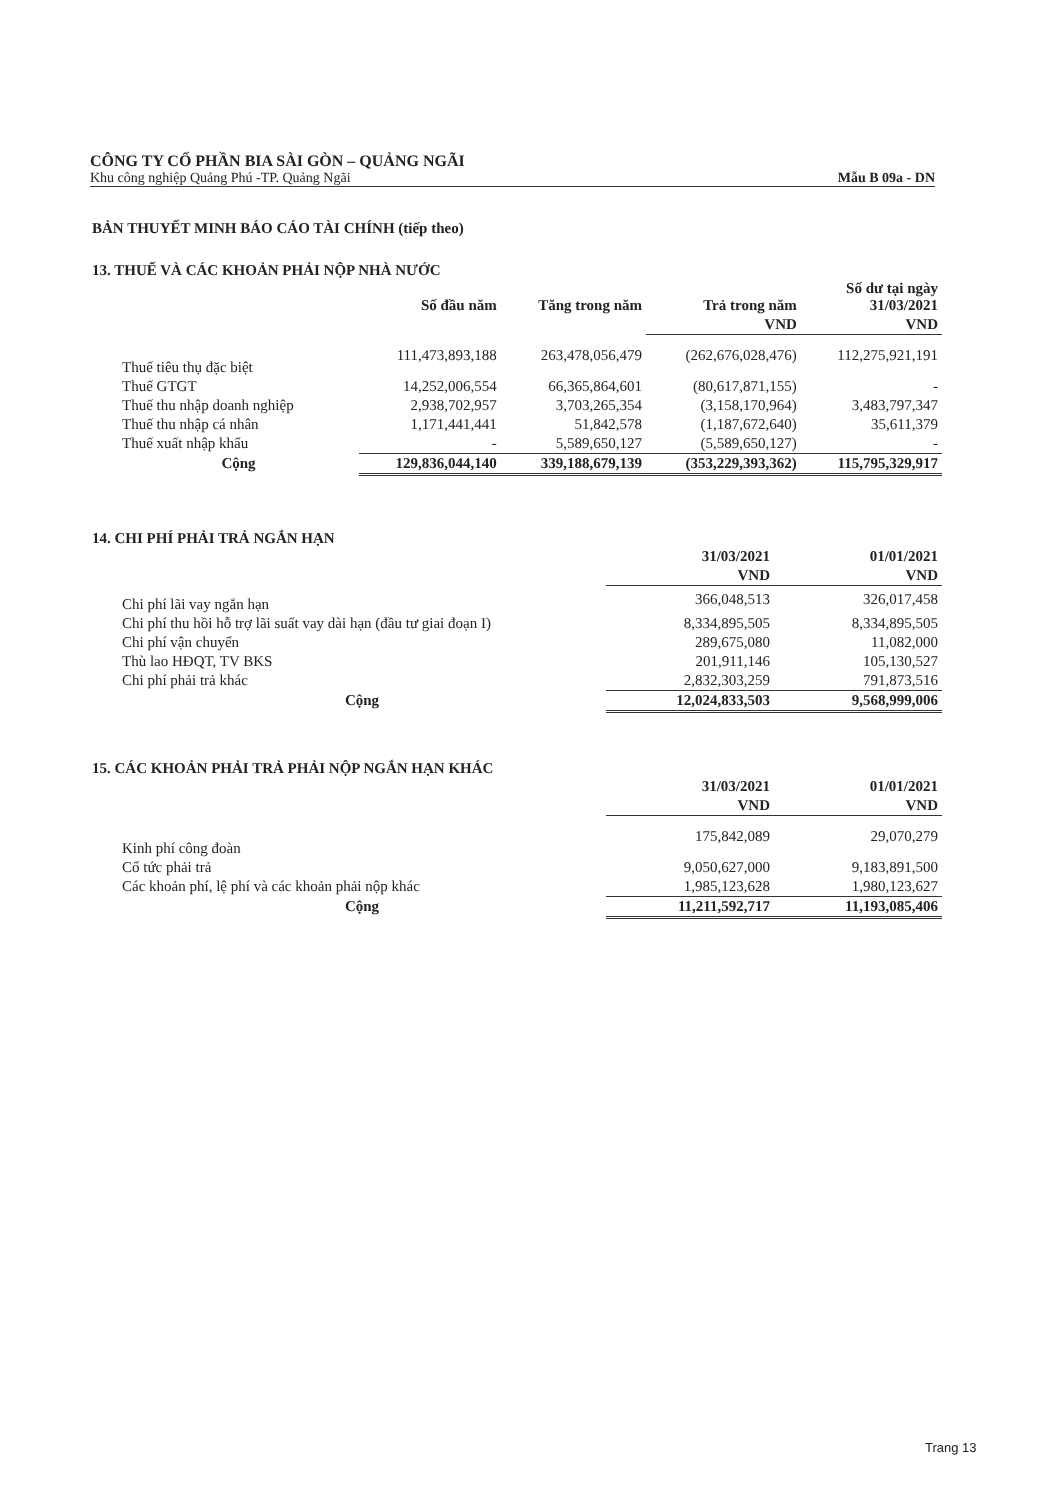CÔNG TY CỔ PHẦN BIA SÀI GÒN – QUẢNG NGÃI
Khu công nghiệp Quảng Phú -TP. Quảng Ngãi Mẫu B 09a - DN
BẢN THUYẾT MINH BÁO CÁO TÀI CHÍNH (tiếp theo)
13. THUẾ VÀ CÁC KHOẢN PHẢI NỘP NHÀ NƯỚC
| | Số đầu năm | Tăng trong năm | Trả trong năm | Số dư tại ngày 31/03/2021 |
| --- | --- | --- | --- | --- |
| | | | VND | VND |
| Thuế tiêu thụ đặc biệt | 111,473,893,188 | 263,478,056,479 | (262,676,028,476) | 112,275,921,191 |
| Thuế GTGT | 14,252,006,554 | 66,365,864,601 | (80,617,871,155) | - |
| Thuế thu nhập doanh nghiệp | 2,938,702,957 | 3,703,265,354 | (3,158,170,964) | 3,483,797,347 |
| Thuế thu nhập cá nhân | 1,171,441,441 | 51,842,578 | (1,187,672,640) | 35,611,379 |
| Thuế xuất nhập khẩu | - | 5,589,650,127 | (5,589,650,127) | - |
| Cộng | 129,836,044,140 | 339,188,679,139 | (353,229,393,362) | 115,795,329,917 |
14. CHI PHÍ PHẢI TRẢ NGẮN HẠN
| | 31/03/2021 | 01/01/2021 |
| --- | --- | --- |
| | VND | VND |
| Chi phí lãi vay ngắn hạn | 366,048,513 | 326,017,458 |
| Chi phí thu hồi hỗ trợ lãi suất vay dài hạn (đầu tư giai đoạn I) | 8,334,895,505 | 8,334,895,505 |
| Chi phí vận chuyển | 289,675,080 | 11,082,000 |
| Thù lao HĐQT, TV BKS | 201,911,146 | 105,130,527 |
| Chi phí phải trả khác | 2,832,303,259 | 791,873,516 |
| Cộng | 12,024,833,503 | 9,568,999,006 |
15. CÁC KHOẢN PHẢI TRẢ PHẢI NỘP NGẮN HẠN KHÁC
| | 31/03/2021 | 01/01/2021 |
| --- | --- | --- |
| | VND | VND |
| Kinh phí công đoàn | 175,842,089 | 29,070,279 |
| Cổ tức phải trả | 9,050,627,000 | 9,183,891,500 |
| Các khoản phí, lệ phí và các khoản phải nộp khác | 1,985,123,628 | 1,980,123,627 |
| Cộng | 11,211,592,717 | 11,193,085,406 |
Trang 13